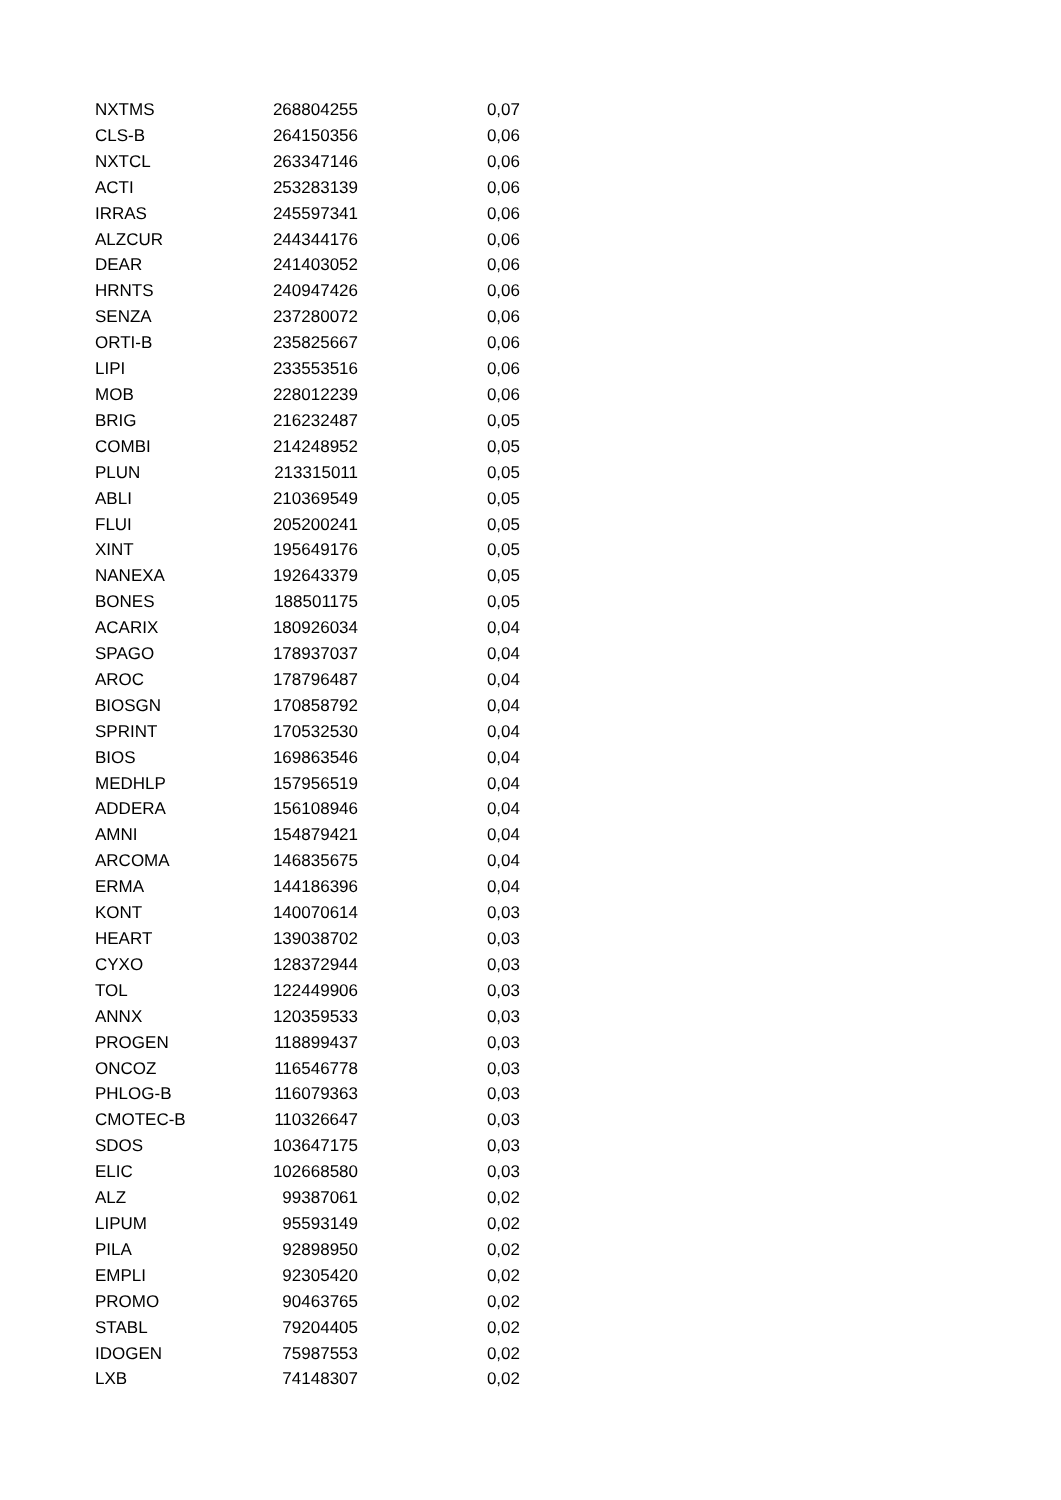| NXTMS | 268804255 | 0,07 |
| CLS-B | 264150356 | 0,06 |
| NXTCL | 263347146 | 0,06 |
| ACTI | 253283139 | 0,06 |
| IRRAS | 245597341 | 0,06 |
| ALZCUR | 244344176 | 0,06 |
| DEAR | 241403052 | 0,06 |
| HRNTS | 240947426 | 0,06 |
| SENZA | 237280072 | 0,06 |
| ORTI-B | 235825667 | 0,06 |
| LIPI | 233553516 | 0,06 |
| MOB | 228012239 | 0,06 |
| BRIG | 216232487 | 0,05 |
| COMBI | 214248952 | 0,05 |
| PLUN | 213315011 | 0,05 |
| ABLI | 210369549 | 0,05 |
| FLUI | 205200241 | 0,05 |
| XINT | 195649176 | 0,05 |
| NANEXA | 192643379 | 0,05 |
| BONES | 188501175 | 0,05 |
| ACARIX | 180926034 | 0,04 |
| SPAGO | 178937037 | 0,04 |
| AROC | 178796487 | 0,04 |
| BIOSGN | 170858792 | 0,04 |
| SPRINT | 170532530 | 0,04 |
| BIOS | 169863546 | 0,04 |
| MEDHLP | 157956519 | 0,04 |
| ADDERA | 156108946 | 0,04 |
| AMNI | 154879421 | 0,04 |
| ARCOMA | 146835675 | 0,04 |
| ERMA | 144186396 | 0,04 |
| KONT | 140070614 | 0,03 |
| HEART | 139038702 | 0,03 |
| CYXO | 128372944 | 0,03 |
| TOL | 122449906 | 0,03 |
| ANNX | 120359533 | 0,03 |
| PROGEN | 118899437 | 0,03 |
| ONCOZ | 116546778 | 0,03 |
| PHLOG-B | 116079363 | 0,03 |
| CMOTEC-B | 110326647 | 0,03 |
| SDOS | 103647175 | 0,03 |
| ELIC | 102668580 | 0,03 |
| ALZ | 99387061 | 0,02 |
| LIPUM | 95593149 | 0,02 |
| PILA | 92898950 | 0,02 |
| EMPLI | 92305420 | 0,02 |
| PROMO | 90463765 | 0,02 |
| STABL | 79204405 | 0,02 |
| IDOGEN | 75987553 | 0,02 |
| LXB | 74148307 | 0,02 |